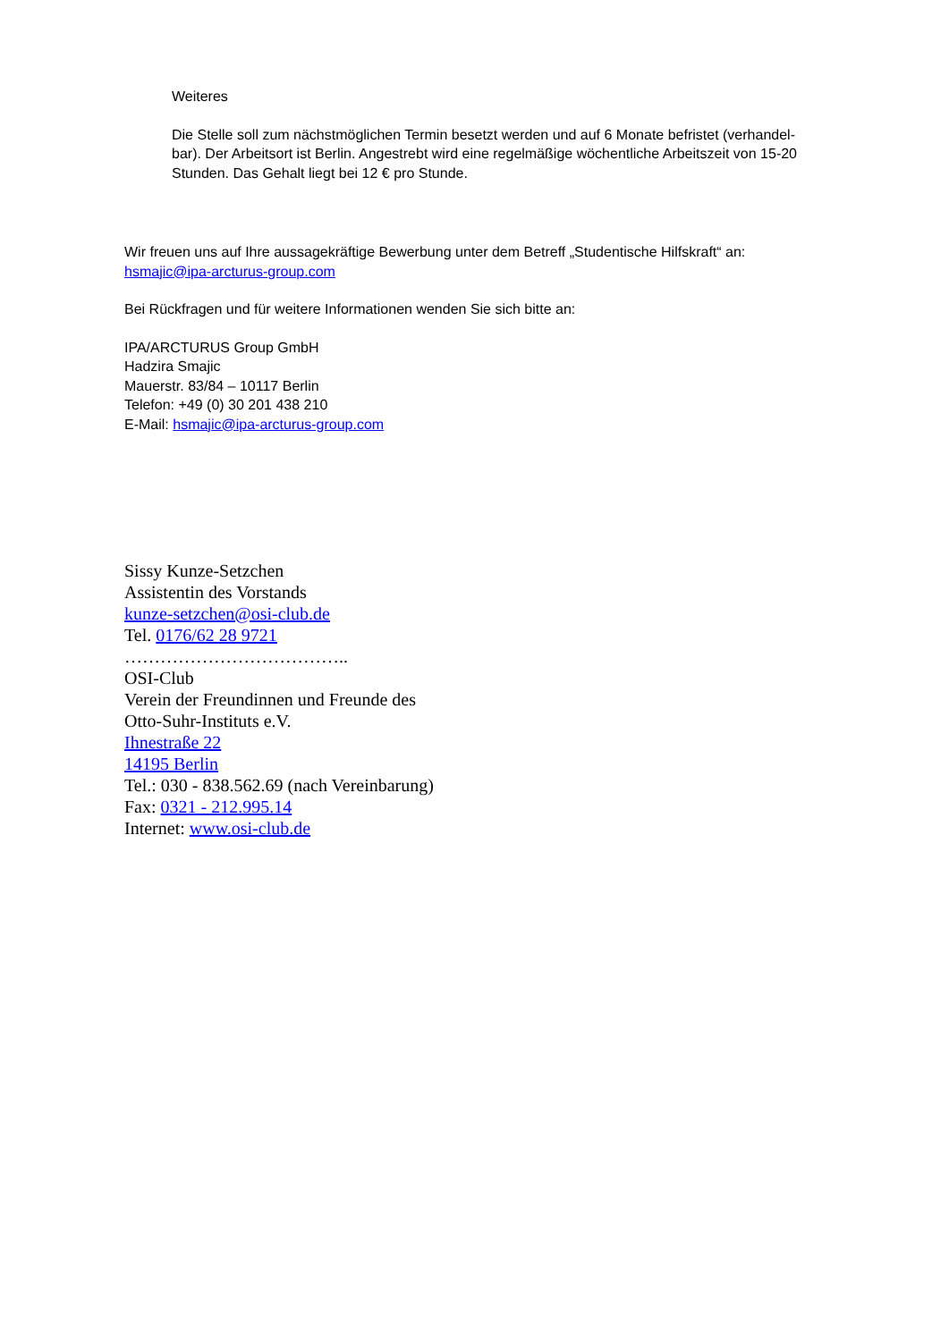Weiteres
Die Stelle soll zum nächstmöglichen Termin besetzt werden und auf 6 Monate befristet (verhandel- bar). Der Arbeitsort ist Berlin. Angestrebt wird eine regelmäßige wöchentliche Arbeitszeit von 15-20 Stunden. Das Gehalt liegt bei 12 € pro Stunde.
Wir freuen uns auf Ihre aussagekräftige Bewerbung unter dem Betreff „Studentische Hilfskraft“ an:
hsmajic@ipa-arcturus-group.com
Bei Rückfragen und für weitere Informationen wenden Sie sich bitte an:
IPA/ARCTURUS Group GmbH
Hadzira Smajic
Mauerstr. 83/84 – 10117 Berlin
Telefon: +49 (0) 30 201 438 210
E-Mail: hsmajic@ipa-arcturus-group.com
Sissy Kunze-Setzchen
Assistentin des Vorstands
kunze-setzchen@osi-club.de
Tel. 0176/62 28 9721
………………………………..
OSI-Club
Verein der Freundinnen und Freunde des
Otto-Suhr-Instituts e.V.
Ihnestraße 22
14195 Berlin
Tel.: 030 - 838.562.69 (nach Vereinbarung)
Fax: 0321 - 212.995.14
Internet: www.osi-club.de